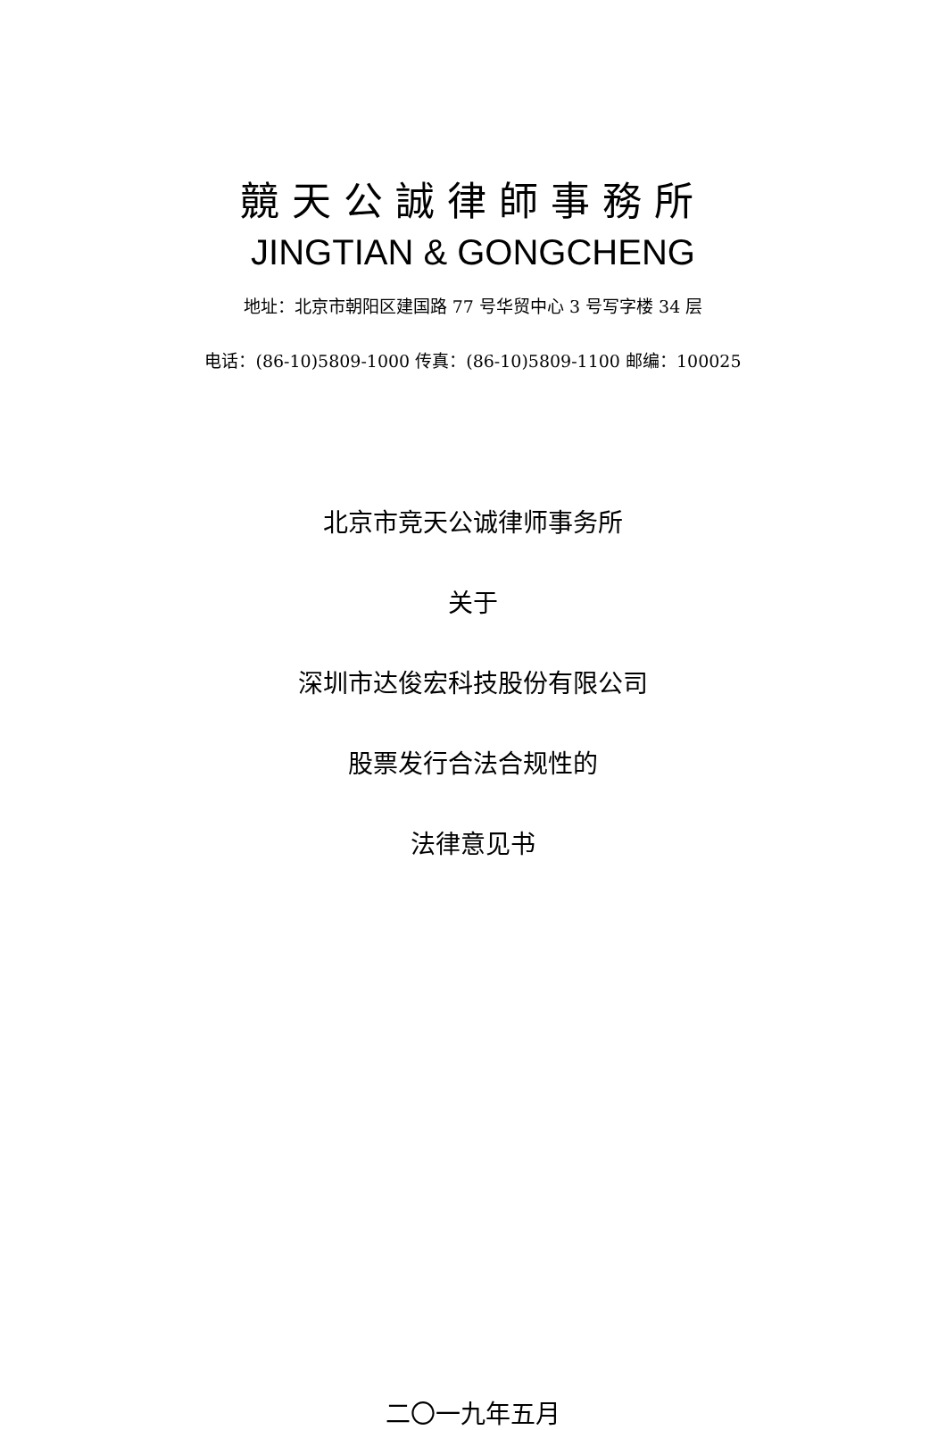竸天公誠律師事務所
JINGTIAN & GONGCHENG
地址：北京市朝阳区建国路 77 号华贸中心 3 号写字楼 34 层
电话：(86-10)5809-1000 传真：(86-10)5809-1100 邮编：100025
北京市竞天公诚律师事务所
关于
深圳市达俊宏科技股份有限公司
股票发行合法合规性的
法律意见书
二〇一九年五月